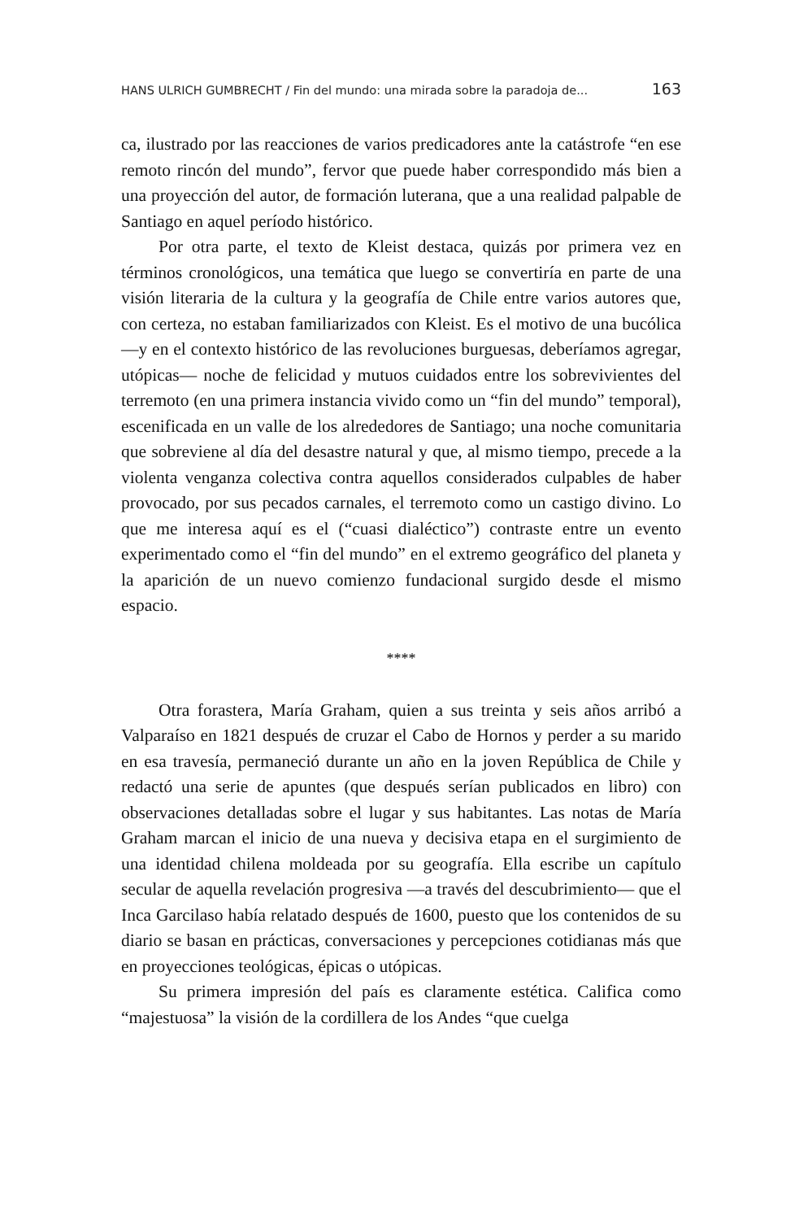HANS ULRICH GUMBRECHT / Fin del mundo: una mirada sobre la paradoja de... 163
ca, ilustrado por las reacciones de varios predicadores ante la catástrofe “en ese remoto rincón del mundo”, fervor que puede haber correspondido más bien a una proyección del autor, de formación luterana, que a una realidad palpable de Santiago en aquel período histórico.
Por otra parte, el texto de Kleist destaca, quizás por primera vez en términos cronológicos, una temática que luego se convertiría en parte de una visión literaria de la cultura y la geografía de Chile entre varios autores que, con certeza, no estaban familiarizados con Kleist. Es el motivo de una bucólica —y en el contexto histórico de las revoluciones burguesas, deberíamos agregar, utópicas— noche de felicidad y mutuos cuidados entre los sobrevivientes del terremoto (en una primera instancia vivido como un “fin del mundo” temporal), escenificada en un valle de los alrededores de Santiago; una noche comunitaria que sobreviene al día del desastre natural y que, al mismo tiempo, precede a la violenta venganza colectiva contra aquellos considerados culpables de haber provocado, por sus pecados carnales, el terremoto como un castigo divino. Lo que me interesa aquí es el (“cuasi dialéctico”) contraste entre un evento experimentado como el “fin del mundo” en el extremo geográfico del planeta y la aparición de un nuevo comienzo fundacional surgido desde el mismo espacio.
****
Otra forastera, María Graham, quien a sus treinta y seis años arribó a Valparaíso en 1821 después de cruzar el Cabo de Hornos y perder a su marido en esa travesía, permaneció durante un año en la joven República de Chile y redactó una serie de apuntes (que después serían publicados en libro) con observaciones detalladas sobre el lugar y sus habitantes. Las notas de María Graham marcan el inicio de una nueva y decisiva etapa en el surgimiento de una identidad chilena moldeada por su geografía. Ella escribe un capítulo secular de aquella revelación progresiva —a través del descubrimiento— que el Inca Garcilaso había relatado después de 1600, puesto que los contenidos de su diario se basan en prácticas, conversaciones y percepciones cotidianas más que en proyecciones teológicas, épicas o utópicas.
Su primera impresión del país es claramente estética. Califica como “majestuosa” la visión de la cordillera de los Andes “que cuelga